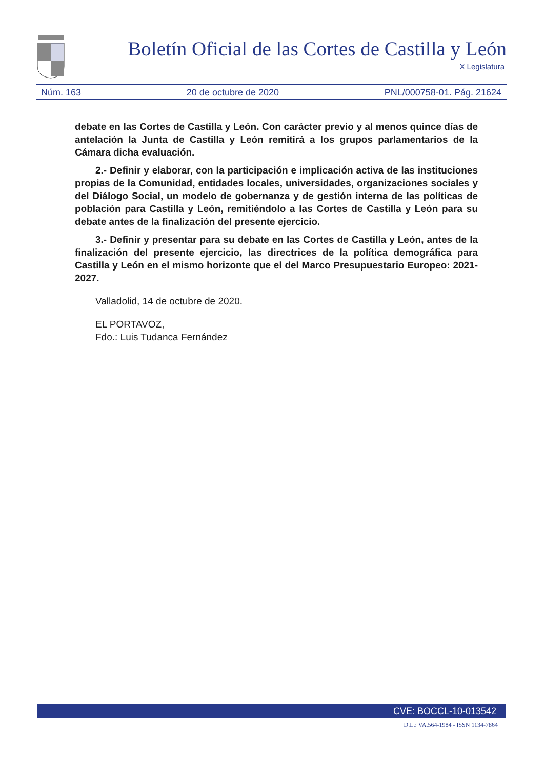Boletín Oficial de las Cortes de Castilla y León
X Legislatura
Núm. 163 20 de octubre de 2020 PNL/000758-01. Pág. 21624
debate en las Cortes de Castilla y León. Con carácter previo y al menos quince días de antelación la Junta de Castilla y León remitirá a los grupos parlamentarios de la Cámara dicha evaluación.
2.- Definir y elaborar, con la participación e implicación activa de las instituciones propias de la Comunidad, entidades locales, universidades, organizaciones sociales y del Diálogo Social, un modelo de gobernanza y de gestión interna de las políticas de población para Castilla y León, remitiéndolo a las Cortes de Castilla y León para su debate antes de la finalización del presente ejercicio.
3.- Definir y presentar para su debate en las Cortes de Castilla y León, antes de la finalización del presente ejercicio, las directrices de la política demográfica para Castilla y León en el mismo horizonte que el del Marco Presupuestario Europeo: 2021- 2027.
Valladolid, 14 de octubre de 2020.
EL PORTAVOZ,
Fdo.: Luis Tudanca Fernández
CVE: BOCCL-10-013542
D.L.: VA.564-1984 - ISSN 1134-7864